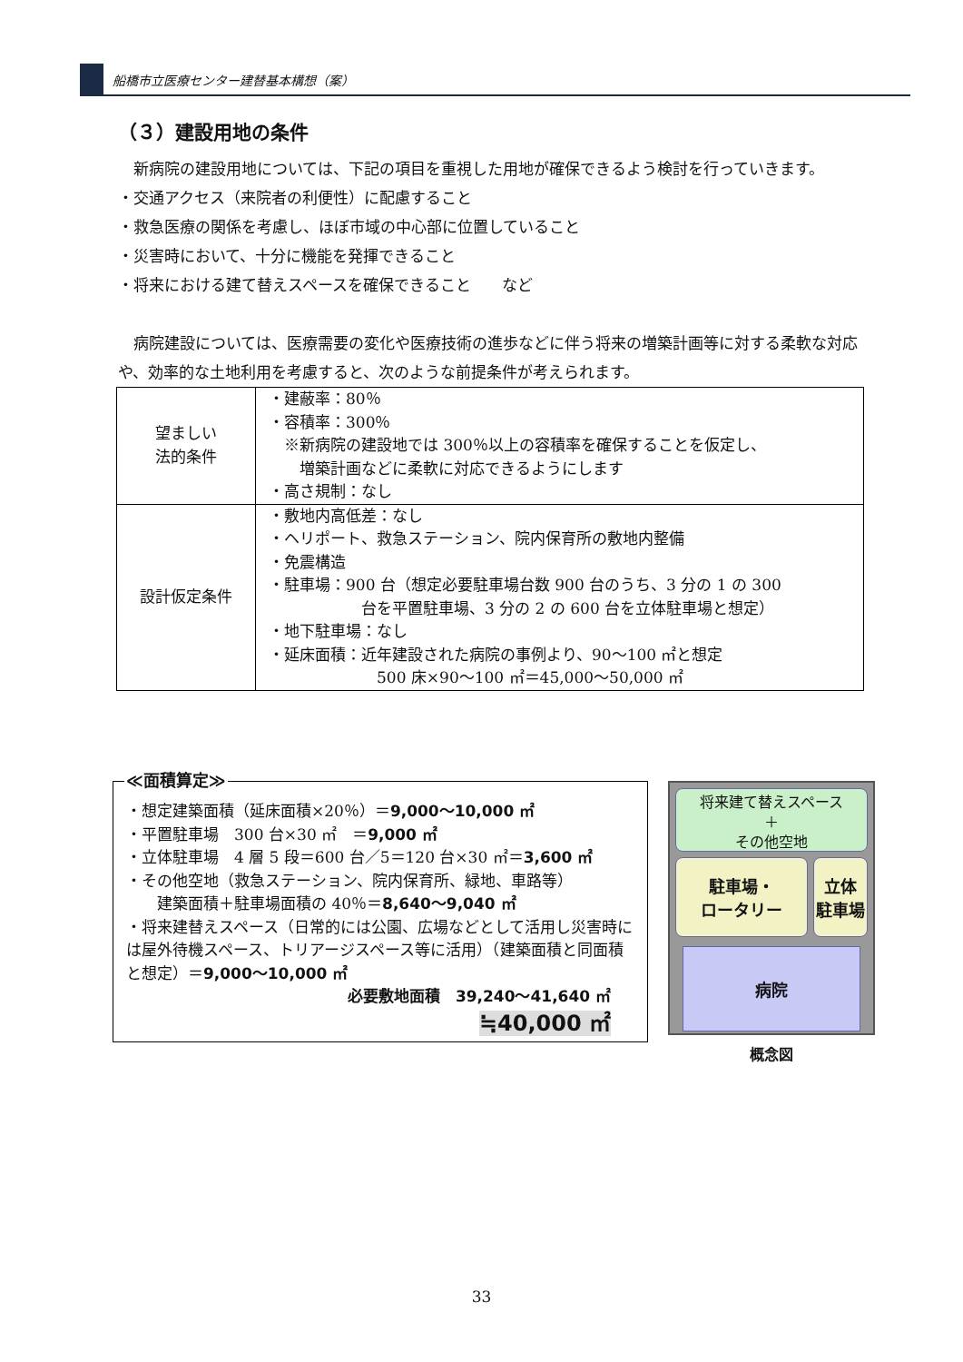船橋市立医療センター建替基本構想（案）
（３）建設用地の条件
　新病院の建設用地については、下記の項目を重視した用地が確保できるよう検討を行っていきます。
・交通アクセス（来院者の利便性）に配慮すること
・救急医療の関係を考慮し、ほぼ市域の中心部に位置していること
・災害時において、十分に機能を発揮できること
・将来における建て替えスペースを確保できること　　など
　病院建設については、医療需要の変化や医療技術の進歩などに伴う将来の増築計画等に対する柔軟な対応や、効率的な土地利用を考慮すると、次のような前提条件が考えられます。
| 望ましい 法的条件 | ・建蔽率：80％ ・容積率：300％ ※新病院の建設地では 300％以上の容積率を確保することを仮定し、 増築計画などに柔軟に対応できるようにします ・高さ規制：なし |
| 設計仮定条件 | ・敷地内高低差：なし ・ヘリポート、救急ステーション、院内保育所の敷地内整備 ・免震構造 ・駐車場：900 台（想定必要駐車場台数 900 台のうち、3 分の 1 の 300 台を平置駐車場、3 分の 2 の 600 台を立体駐車場と想定） ・地下駐車場：なし ・延床面積：近年建設された病院の事例より、90～100 ㎡と想定 500 床×90～100 ㎡＝45,000～50,000 ㎡ |
≪面積算定≫
・想定建築面積（延床面積×20％）＝9,000～10,000 ㎡
・平置駐車場　300 台×30 ㎡　＝9,000 ㎡
・立体駐車場　4 層 5 段＝600 台／5＝120 台×30 ㎡＝3,600 ㎡
・その他空地（救急ステーション、院内保育所、緑地、車路等）
　　建築面積＋駐車場面積の 40％＝8,640～9,040 ㎡
・将来建替えスペース（日常的には公園、広場などとして活用し災害時には屋外待機スペース、トリアージスペース等に活用）（建築面積と同面積と想定）＝9,000～10,000 ㎡
必要敷地面積　39,240～41,640 ㎡
≒40,000 ㎡
将来建て替えスペース
＋
その他空地
駐車場・
ロータリー
立体
駐車場
病院
概念図
33